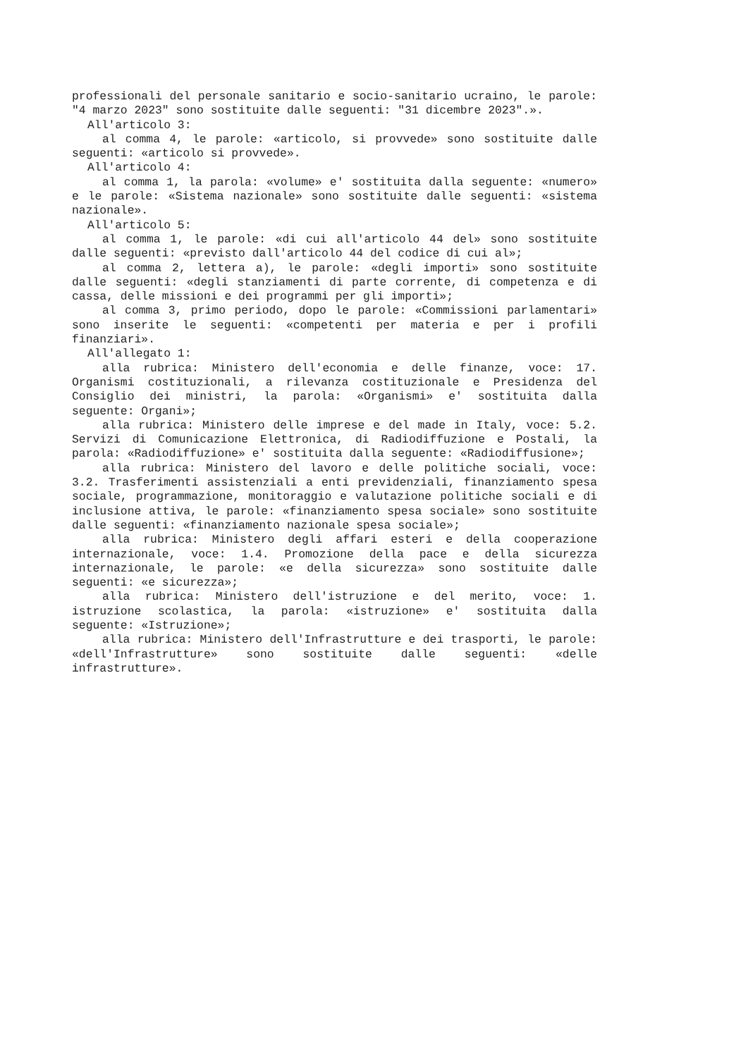professionali del personale sanitario e socio-sanitario ucraino, le parole: "4 marzo 2023" sono sostituite dalle seguenti: "31 dicembre 2023".».
All'articolo 3:
al comma 4, le parole: «articolo, si provvede» sono sostituite dalle seguenti: «articolo si provvede».
All'articolo 4:
al comma 1, la parola: «volume» e' sostituita dalla seguente: «numero» e le parole: «Sistema nazionale» sono sostituite dalle seguenti: «sistema nazionale».
All'articolo 5:
al comma 1, le parole: «di cui all'articolo 44 del» sono sostituite dalle seguenti: «previsto dall'articolo 44 del codice di cui al»;
al comma 2, lettera a), le parole: «degli importi» sono sostituite dalle seguenti: «degli stanziamenti di parte corrente, di competenza e di cassa, delle missioni e dei programmi per gli importi»;
al comma 3, primo periodo, dopo le parole: «Commissioni parlamentari» sono inserite le seguenti: «competenti per materia e per i profili finanziari».
All'allegato 1:
alla rubrica: Ministero dell'economia e delle finanze, voce: 17. Organismi costituzionali, a rilevanza costituzionale e Presidenza del Consiglio dei ministri, la parola: «Organismi» e' sostituita dalla seguente: Organi»;
alla rubrica: Ministero delle imprese e del made in Italy, voce: 5.2. Servizi di Comunicazione Elettronica, di Radiodiffuzione e Postali, la parola: «Radiodiffuzione» e' sostituita dalla seguente: «Radiodiffusione»;
alla rubrica: Ministero del lavoro e delle politiche sociali, voce: 3.2. Trasferimenti assistenziali a enti previdenziali, finanziamento spesa sociale, programmazione, monitoraggio e valutazione politiche sociali e di inclusione attiva, le parole: «finanziamento spesa sociale» sono sostituite dalle seguenti: «finanziamento nazionale spesa sociale»;
alla rubrica: Ministero degli affari esteri e della cooperazione internazionale, voce: 1.4. Promozione della pace e della sicurezza internazionale, le parole: «e della sicurezza» sono sostituite dalle seguenti: «e sicurezza»;
alla rubrica: Ministero dell'istruzione e del merito, voce: 1. istruzione scolastica, la parola: «istruzione» e' sostituita dalla seguente: «Istruzione»;
alla rubrica: Ministero dell'Infrastrutture e dei trasporti, le parole: «dell'Infrastrutture» sono sostituite dalle seguenti: «delle infrastrutture».